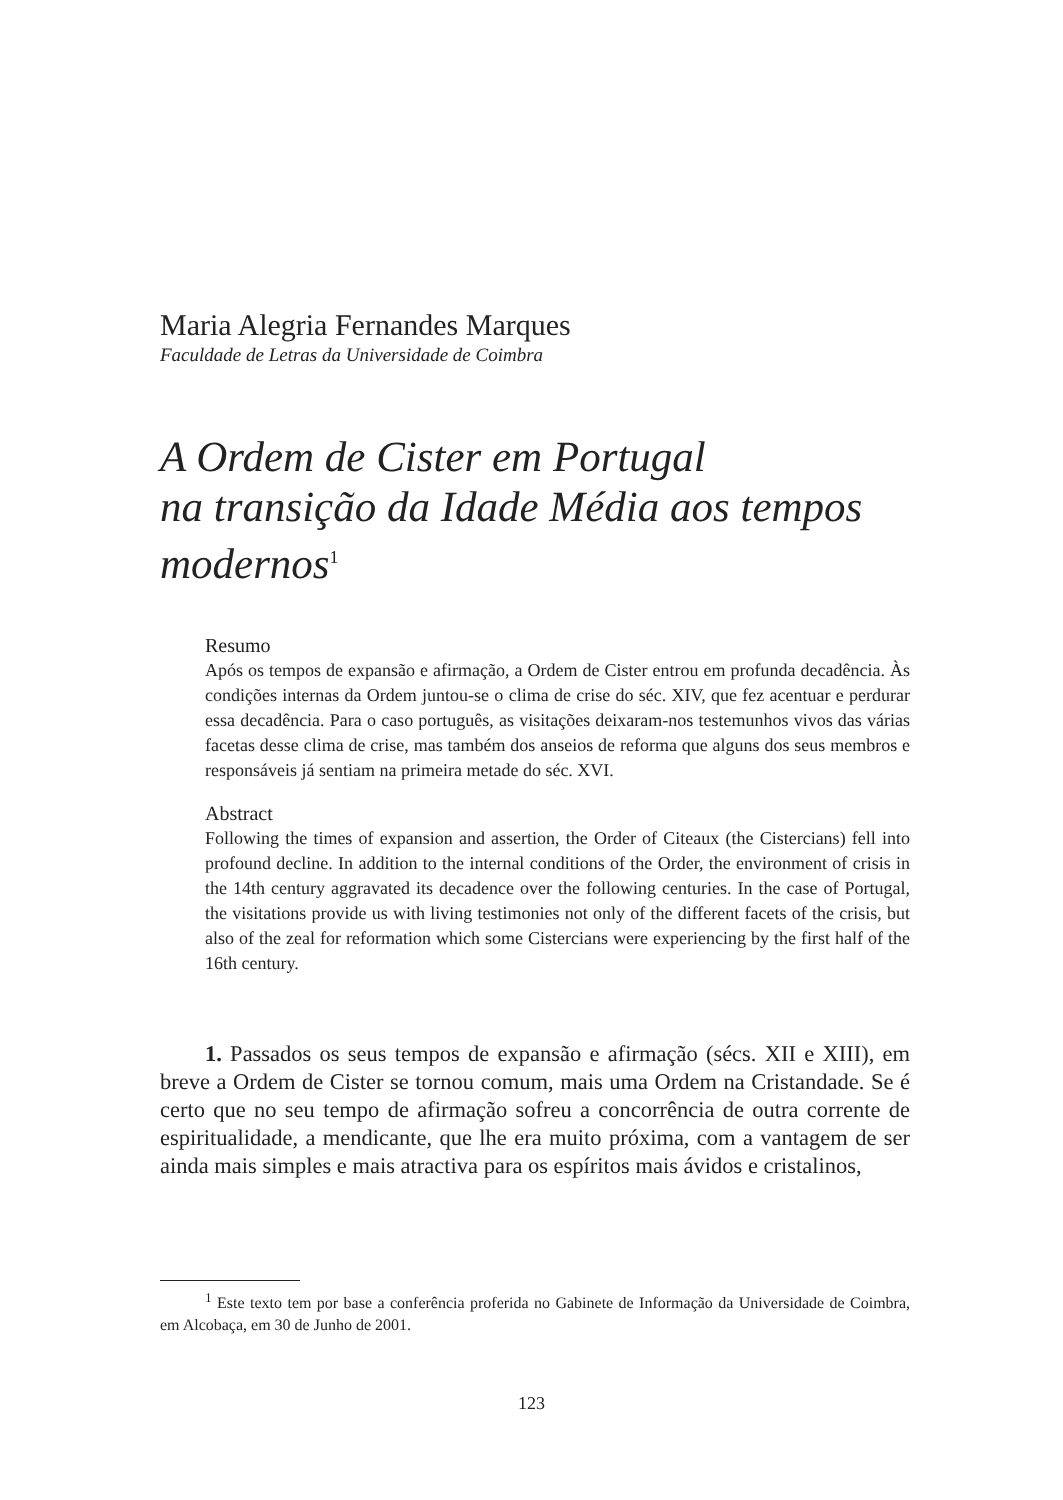Maria Alegria Fernandes Marques
Faculdade de Letras da Universidade de Coimbra
A Ordem de Cister em Portugal
na transição da Idade Média aos tempos modernos<sup>1</sup>
Resumo
Após os tempos de expansão e afirmação, a Ordem de Cister entrou em profunda decadência. Às condições internas da Ordem juntou-se o clima de crise do séc. XIV, que fez acentuar e perdurar essa decadência. Para o caso português, as visitações deixaram-nos testemunhos vivos das várias facetas desse clima de crise, mas também dos anseios de reforma que alguns dos seus membros e responsáveis já sentiam na primeira metade do séc. XVI.
Abstract
Following the times of expansion and assertion, the Order of Citeaux (the Cistercians) fell into profound decline. In addition to the internal conditions of the Order, the environment of crisis in the 14th century aggravated its decadence over the following centuries. In the case of Portugal, the visitations provide us with living testimonies not only of the different facets of the crisis, but also of the zeal for reformation which some Cistercians were experiencing by the first half of the 16th century.
1. Passados os seus tempos de expansão e afirmação (sécs. XII e XIII), em breve a Ordem de Cister se tornou comum, mais uma Ordem na Cristandade. Se é certo que no seu tempo de afirmação sofreu a concorrência de outra corrente de espiritualidade, a mendicante, que lhe era muito próxima, com a vantagem de ser ainda mais simples e mais atractiva para os espíritos mais ávidos e cristalinos,
<sup>1</sup> Este texto tem por base a conferência proferida no Gabinete de Informação da Universidade de Coimbra, em Alcobaça, em 30 de Junho de 2001.
123